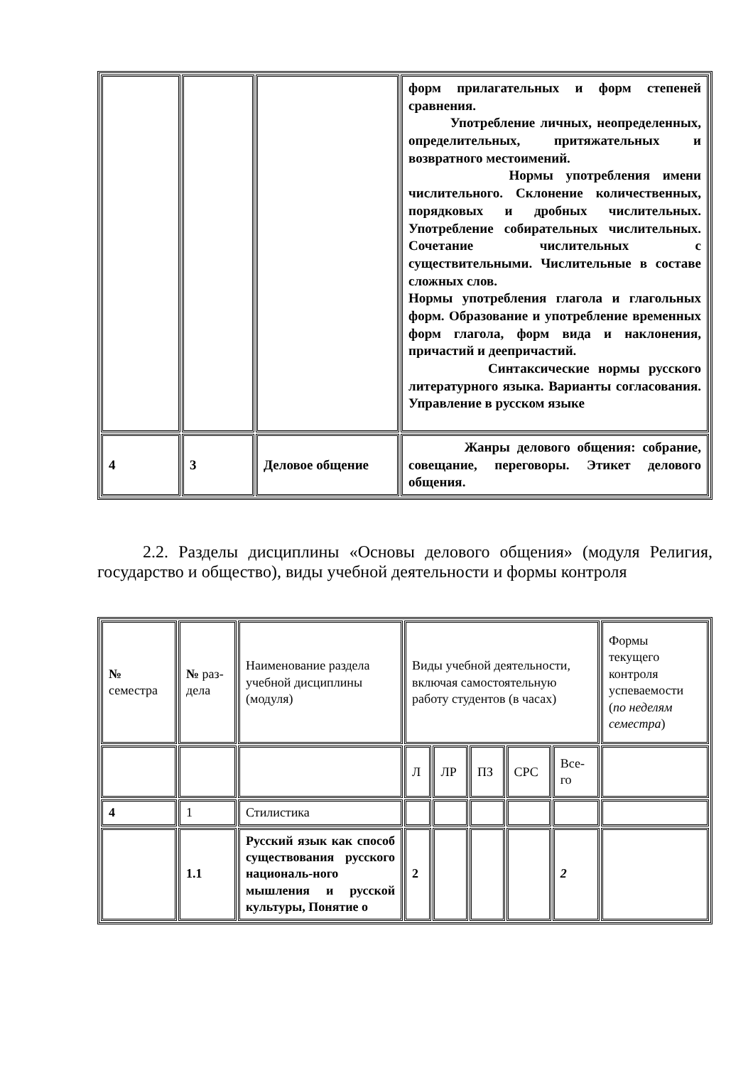| | | | форм прилагательных и форм степеней сравнения. Употребление личных, неопределенных, определительных, притяжательных и возвратного местоимений. Нормы употребления имени числительного. Склонение количественных, порядковых и дробных числительных. Употребление собирательных числительных. Сочетание числительных с существительными. Числительные в составе сложных слов. Нормы употребления глагола и глагольных форм. Образование и употребление временных форм глагола, форм вида и наклонения, причастий и деепричастий. Синтаксические нормы русского литературного языка. Варианты согласования. Управление в русском языке |
| 4 | 3 | Деловое общение | Жанры делового общения: собрание, совещание, переговоры. Этикет делового общения. |
2.2. Разделы дисциплины «Основы делового общения» (модуля Религия, государство и общество), виды учебной деятельности и формы контроля
| № семестра | № раз-дела | Наименование раздела учебной дисциплины (модуля) | Виды учебной деятельности, включая самостоятельную работу студентов (в часах) | | | | | Формы текущего контроля успеваемости ( по неделям семестра ) |
| | | | Л | ЛР | ПЗ | СРС | Все-го | |
| 4 | 1 | Стилистика | | | | | | |
| | 1.1 | Русский язык как способ существования русского националь-ного мышления и русской культуры, Понятие о | 2 | | | | 2 | |